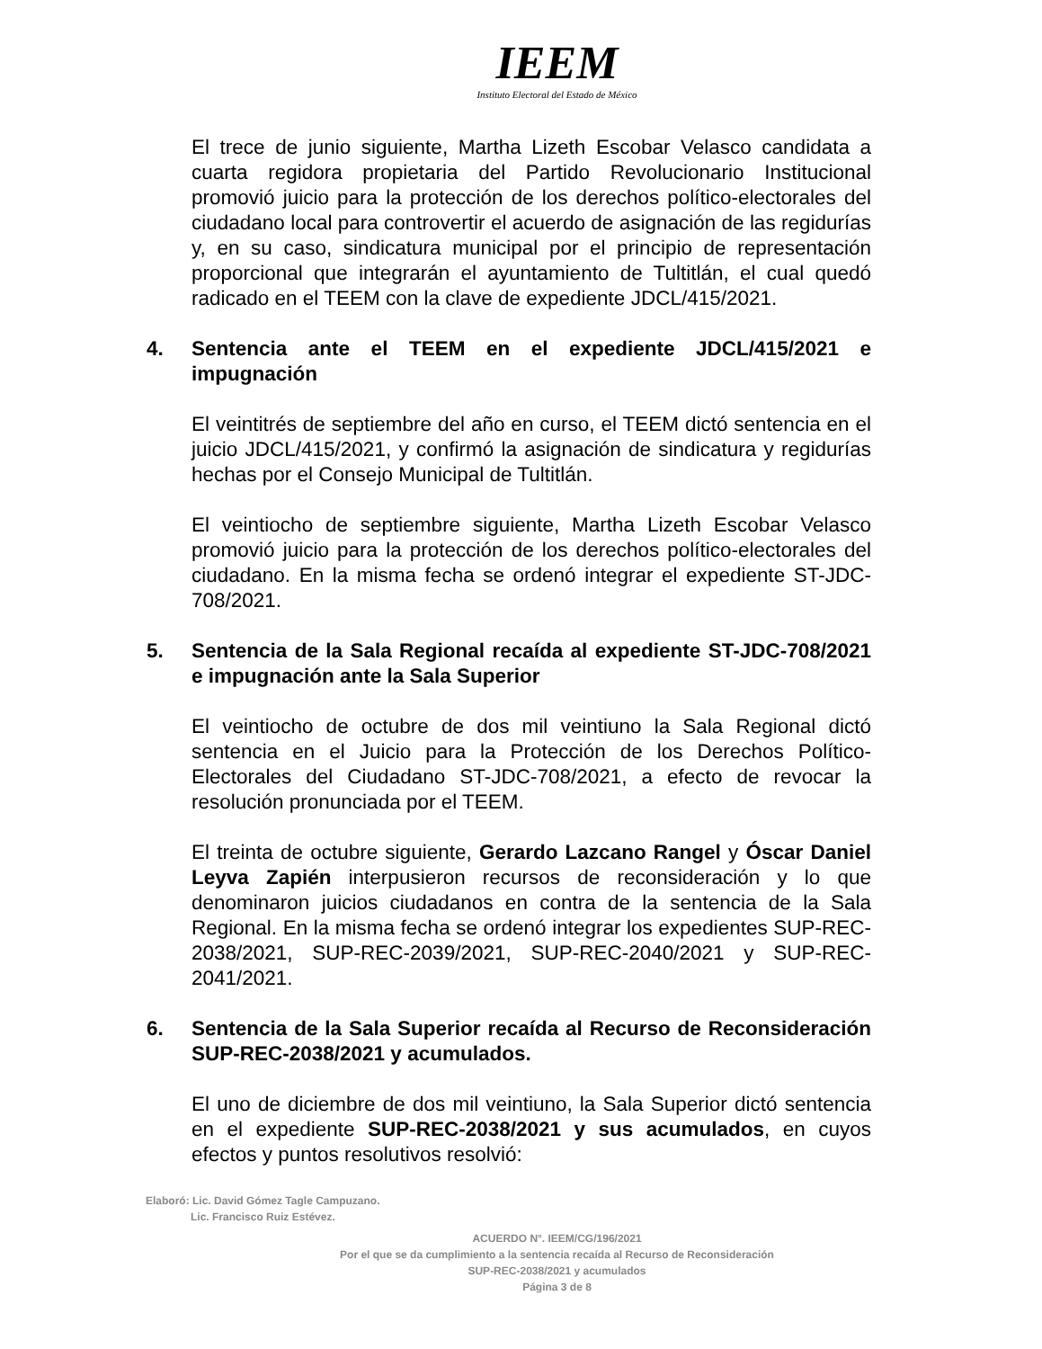IEEM
Instituto Electoral del Estado de México
El trece de junio siguiente, Martha Lizeth Escobar Velasco candidata a cuarta regidora propietaria del Partido Revolucionario Institucional promovió juicio para la protección de los derechos político-electorales del ciudadano local para controvertir el acuerdo de asignación de las regidurías y, en su caso, sindicatura municipal por el principio de representación proporcional que integrarán el ayuntamiento de Tultitlán, el cual quedó radicado en el TEEM con la clave de expediente JDCL/415/2021.
4. Sentencia ante el TEEM en el expediente JDCL/415/2021 e impugnación
El veintitrés de septiembre del año en curso, el TEEM dictó sentencia en el juicio JDCL/415/2021, y confirmó la asignación de sindicatura y regidurías hechas por el Consejo Municipal de Tultitlán.
El veintiocho de septiembre siguiente, Martha Lizeth Escobar Velasco promovió juicio para la protección de los derechos político-electorales del ciudadano. En la misma fecha se ordenó integrar el expediente ST-JDC-708/2021.
5. Sentencia de la Sala Regional recaída al expediente ST-JDC-708/2021 e impugnación ante la Sala Superior
El veintiocho de octubre de dos mil veintiuno la Sala Regional dictó sentencia en el Juicio para la Protección de los Derechos Político-Electorales del Ciudadano ST-JDC-708/2021, a efecto de revocar la resolución pronunciada por el TEEM.
El treinta de octubre siguiente, Gerardo Lazcano Rangel y Óscar Daniel Leyva Zapién interpusieron recursos de reconsideración y lo que denominaron juicios ciudadanos en contra de la sentencia de la Sala Regional. En la misma fecha se ordenó integrar los expedientes SUP-REC-2038/2021, SUP-REC-2039/2021, SUP-REC-2040/2021 y SUP-REC-2041/2021.
6. Sentencia de la Sala Superior recaída al Recurso de Reconsideración SUP-REC-2038/2021 y acumulados.
El uno de diciembre de dos mil veintiuno, la Sala Superior dictó sentencia en el expediente SUP-REC-2038/2021 y sus acumulados, en cuyos efectos y puntos resolutivos resolvió:
Elaboró: Lic. David Gómez Tagle Campuzano.
Lic. Francisco Ruiz Estévez.
ACUERDO N°. IEEM/CG/196/2021
Por el que se da cumplimiento a la sentencia recaída al Recurso de Reconsideración
SUP-REC-2038/2021 y acumulados
Página 3 de 8